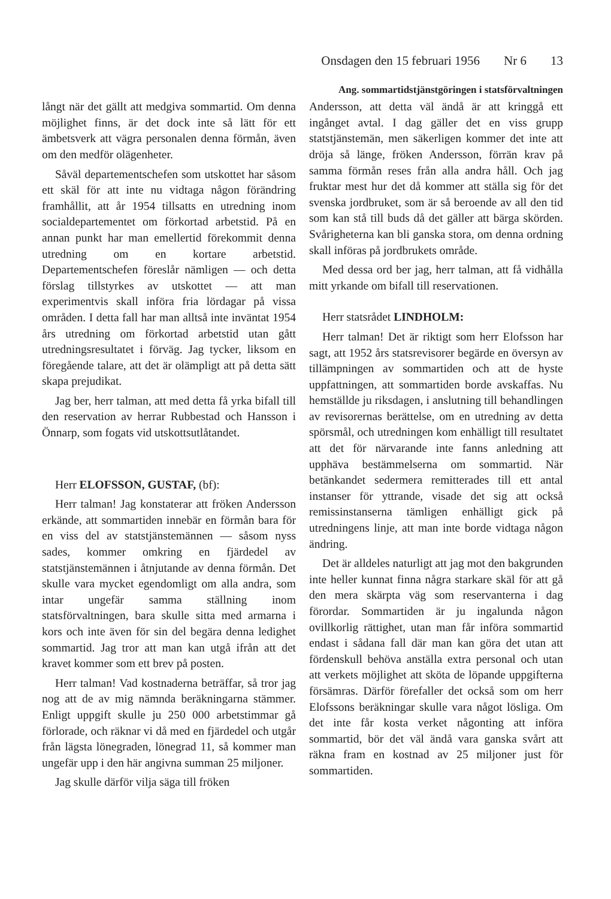Onsdagen den 15 februari 1956 Nr 6 13
Ang. sommartidstjänstgöringen i statsförvaltningen
långt när det gällt att medgiva sommartid. Om denna möjlighet finns, är det dock inte så lätt för ett ämbetsverk att vägra personalen denna förmån, även om den medför olägenheter.
Såväl departementschefen som utskottet har såsom ett skäl för att inte nu vidtaga någon förändring framhållit, att år 1954 tillsatts en utredning inom socialdepartementet om förkortad arbetstid. På en annan punkt har man emellertid förekommit denna utredning om en kortare arbetstid. Departementschefen föreslår nämligen — och detta förslag tillstyrkes av utskottet — att man experimentvis skall införa fria lördagar på vissa områden. I detta fall har man alltså inte inväntat 1954 års utredning om förkortad arbetstid utan gått utredningsresultatet i förväg. Jag tycker, liksom en föregående talare, att det är olämpligt att på detta sätt skapa prejudikat.
Jag ber, herr talman, att med detta få yrka bifall till den reservation av herrar Rubbestad och Hansson i Önnarp, som fogats vid utskottsutlåtandet.
Herr ELOFSSON, GUSTAF, (bf):
Herr talman! Jag konstaterar att fröken Andersson erkände, att sommartiden innebär en förmån bara för en viss del av statstjänstemännen — såsom nyss sades, kommer omkring en fjärdedel av statstjänstemännen i åtnjutande av denna förmån. Det skulle vara mycket egendomligt om alla andra, som intar ungefär samma ställning inom statsförvaltningen, bara skulle sitta med armarna i kors och inte även för sin del begära denna ledighet sommartid. Jag tror att man kan utgå ifrån att det kravet kommer som ett brev på posten.
Herr talman! Vad kostnaderna beträffar, så tror jag nog att de av mig nämnda beräkningarna stämmer. Enligt uppgift skulle ju 250 000 arbetstimmar gå förlorade, och räknar vi då med en fjärdedel och utgår från lägsta lönegraden, lönegrad 11, så kommer man ungefär upp i den här angivna summan 25 miljoner.
Jag skulle därför vilja säga till fröken
Andersson, att detta väl ändå är att kringgå ett ingånget avtal. I dag gäller det en viss grupp statstjänstemän, men säkerligen kommer det inte att dröja så länge, fröken Andersson, förrän krav på samma förmån reses från alla andra håll. Och jag fruktar mest hur det då kommer att ställa sig för det svenska jordbruket, som är så beroende av all den tid som kan stå till buds då det gäller att bärga skörden. Svårigheterna kan bli ganska stora, om denna ordning skall införas på jordbrukets område.
Med dessa ord ber jag, herr talman, att få vidhålla mitt yrkande om bifall till reservationen.
Herr statsrådet LINDHOLM:
Herr talman! Det är riktigt som herr Elofsson har sagt, att 1952 års statsrevisorer begärde en översyn av tillämpningen av sommartiden och att de hyste uppfattningen, att sommartiden borde avskaffas. Nu hemställde ju riksdagen, i anslutning till behandlingen av revisorernas berättelse, om en utredning av detta spörsmål, och utredningen kom enhälligt till resultatet att det för närvarande inte fanns anledning att upphäva bestämmelserna om sommartid. När betänkandet sedermera remitterades till ett antal instanser för yttrande, visade det sig att också remissinstanserna tämligen enhälligt gick på utredningens linje, att man inte borde vidtaga någon ändring.
Det är alldeles naturligt att jag mot den bakgrunden inte heller kunnat finna några starkare skäl för att gå den mera skärpta väg som reservanterna i dag förordar. Sommartiden är ju ingalunda någon ovillkorlig rättighet, utan man får införa sommartid endast i sådana fall där man kan göra det utan att fördenskull behöva anställa extra personal och utan att verkets möjlighet att sköta de löpande uppgifterna försämras. Därför förefaller det också som om herr Elofssons beräkningar skulle vara något lösliga. Om det inte får kosta verket någonting att införa sommartid, bör det väl ändå vara ganska svårt att räkna fram en kostnad av 25 miljoner just för sommartiden.